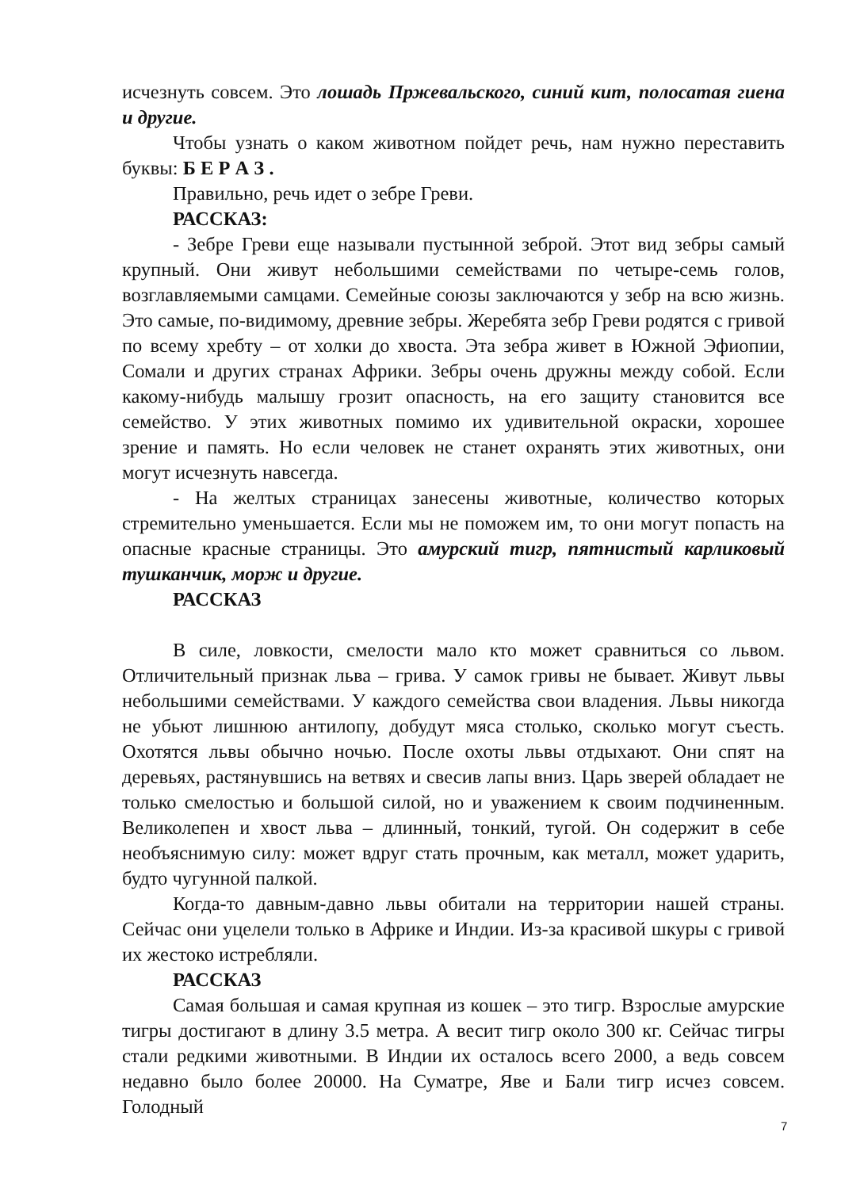исчезнуть совсем. Это лошадь Пржевальского, синий кит, полосатая гиена и другие.
Чтобы узнать о каком животном пойдет речь, нам нужно переставить буквы: Б Е Р А З .
Правильно, речь идет о зебре Греви.
РАССКАЗ:
- Зебре Греви еще называли пустынной зеброй. Этот вид зебры самый крупный. Они живут небольшими семействами по четыре-семь голов, возглавляемыми самцами. Семейные союзы заключаются у зебр на всю жизнь. Это самые, по-видимому, древние зебры. Жеребята зебр Греви родятся с гривой по всему хребту – от холки до хвоста. Эта зебра живет в Южной Эфиопии, Сомали и других странах Африки. Зебры очень дружны между собой. Если какому-нибудь малышу грозит опасность, на его защиту становится все семейство. У этих животных помимо их удивительной окраски, хорошее зрение и память. Но если человек не станет охранять этих животных, они могут исчезнуть навсегда.
- На желтых страницах занесены животные, количество которых стремительно уменьшается. Если мы не поможем им, то они могут попасть на опасные красные страницы. Это амурский тигр, пятнистый карликовый тушканчик, морж и другие.
РАССКАЗ
В силе, ловкости, смелости мало кто может сравниться со львом. Отличительный признак льва – грива. У самок гривы не бывает. Живут львы небольшими семействами. У каждого семейства свои владения. Львы никогда не убьют лишнюю антилопу, добудут мяса столько, сколько могут съесть. Охотятся львы обычно ночью. После охоты львы отдыхают. Они спят на деревьях, растянувшись на ветвях и свесив лапы вниз. Царь зверей обладает не только смелостью и большой силой, но и уважением к своим подчиненным. Великолепен и хвост льва – длинный, тонкий, тугой. Он содержит в себе необъяснимую силу: может вдруг стать прочным, как металл, может ударить, будто чугунной палкой.
Когда-то давным-давно львы обитали на территории нашей страны. Сейчас они уцелели только в Африке и Индии. Из-за красивой шкуры с гривой их жестоко истребляли.
РАССКАЗ
Самая большая и самая крупная из кошек – это тигр. Взрослые амурские тигры достигают в длину 3.5 метра. А весит тигр около 300 кг. Сейчас тигры стали редкими животными. В Индии их осталось всего 2000, а ведь совсем недавно было более 20000. На Суматре, Яве и Бали тигр исчез совсем. Голодный
7